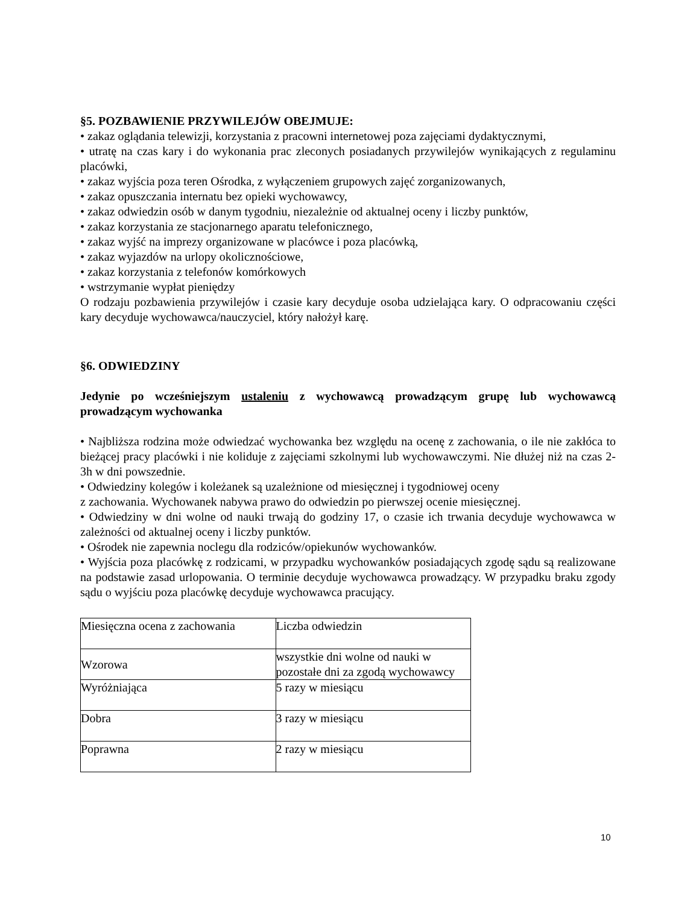§5. POZBAWIENIE PRZYWILEJÓW OBEJMUJE:
• zakaz oglądania telewizji, korzystania z pracowni internetowej poza zajęciami dydaktycznymi,
• utratę na czas kary i do wykonania prac zleconych posiadanych przywilejów wynikających z regulaminu placówki,
• zakaz wyjścia poza teren Ośrodka, z wyłączeniem grupowych zajęć zorganizowanych,
• zakaz opuszczania internatu bez opieki wychowawcy,
• zakaz odwiedzin osób w danym tygodniu, niezależnie od aktualnej oceny i liczby punktów,
• zakaz korzystania ze stacjonarnego aparatu telefonicznego,
• zakaz wyjść na imprezy organizowane w placówce i poza placówką,
• zakaz wyjazdów na urlopy okolicznościowe,
• zakaz korzystania z telefonów komórkowych
• wstrzymanie wypłat pieniędzy
O rodzaju pozbawienia przywilejów i czasie kary decyduje osoba udzielająca kary. O odpracowaniu części kary decyduje wychowawca/nauczyciel, który nałożył karę.
§6. ODWIEDZINY
Jedynie po wcześniejszym ustaleniu z wychowawcą prowadzącym grupę lub wychowawcą prowadzącym wychowanka
• Najbliższa rodzina może odwiedzać wychowanka bez względu na ocenę z zachowania, o ile nie zakłóca to bieżącej pracy placówki i nie koliduje z zajęciami szkolnymi lub wychowawczymi. Nie dłużej niż na czas 2-3h w dni powszednie.
• Odwiedziny kolegów i koleżanek są uzależnione od miesięcznej i tygodniowej oceny
z zachowania. Wychowanek nabywa prawo do odwiedzin po pierwszej ocenie miesięcznej.
• Odwiedziny w dni wolne od nauki trwają do godziny 17, o czasie ich trwania decyduje wychowawca w zależności od aktualnej oceny i liczby punktów.
• Ośrodek nie zapewnia noclegu dla rodziców/opiekunów wychowanków.
• Wyjścia poza placówkę z rodzicami, w przypadku wychowanków posiadających zgodę sądu są realizowane na podstawie zasad urlopowania. O terminie decyduje wychowawca prowadzący. W przypadku braku zgody sądu o wyjściu poza placówkę decyduje wychowawca pracujący.
| Miesięczna ocena z zachowania | Liczba odwiedzin |
| Wzorowa | wszystkie dni wolne od nauki w pozostałe dni za zgodą wychowawcy |
| Wyróżniająca | 5 razy w miesiącu |
| Dobra | 3 razy w miesiącu |
| Poprawna | 2 razy w miesiącu |
10